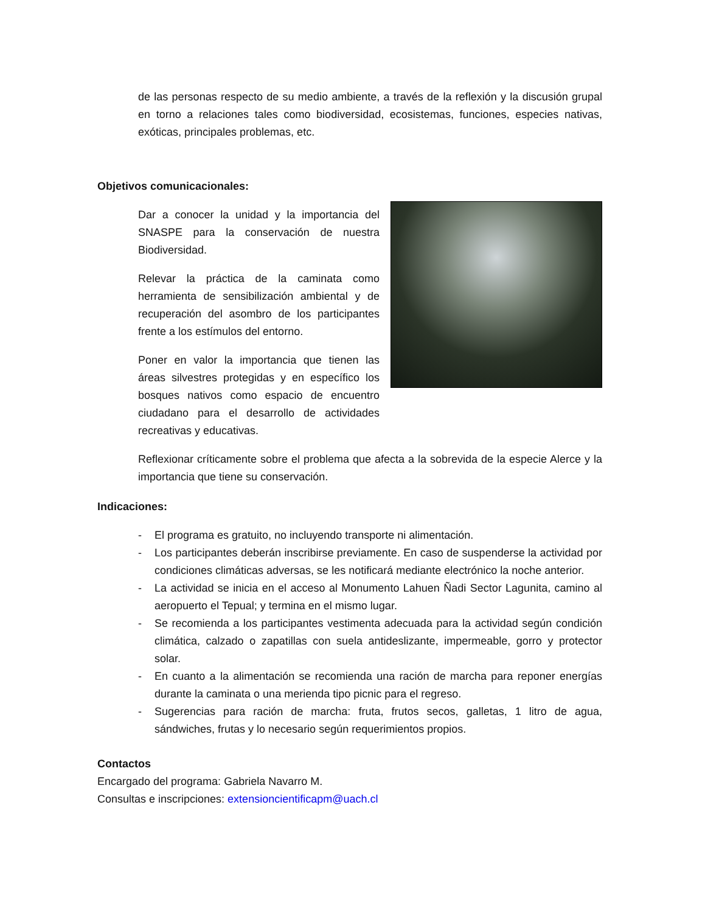de las personas respecto de su medio ambiente, a través de la reflexión y la discusión grupal en torno a relaciones tales como biodiversidad, ecosistemas, funciones, especies nativas, exóticas, principales problemas, etc.
Objetivos comunicacionales:
Dar a conocer la unidad y la importancia del SNASPE para la conservación de nuestra Biodiversidad.
Relevar la práctica de la caminata como herramienta de sensibilización ambiental y de recuperación del asombro de los participantes frente a los estímulos del entorno.
Poner en valor la importancia que tienen las áreas silvestres protegidas y en específico los bosques nativos como espacio de encuentro ciudadano para el desarrollo de actividades recreativas y educativas.
Reflexionar críticamente sobre el problema que afecta a la sobrevida de la especie Alerce y la importancia que tiene su conservación.
Indicaciones:
- El programa es gratuito, no incluyendo transporte ni alimentación.
- Los participantes deberán inscribirse previamente. En caso de suspenderse la actividad por condiciones climáticas adversas, se les notificará mediante electrónico la noche anterior.
- La actividad se inicia en el acceso al Monumento Lahuen Ñadi Sector Lagunita, camino al aeropuerto el Tepual; y termina en el mismo lugar.
- Se recomienda a los participantes vestimenta adecuada para la actividad según condición climática, calzado o zapatillas con suela antideslizante, impermeable, gorro y protector solar.
- En cuanto a la alimentación se recomienda una ración de marcha para reponer energías durante la caminata o una merienda tipo picnic para el regreso.
- Sugerencias para ración de marcha: fruta, frutos secos, galletas, 1 litro de agua, sándwiches, frutas y lo necesario según requerimientos propios.
Contactos
Encargado del programa: Gabriela Navarro M.
Consultas e inscripciones: extensioncientificapm@uach.cl